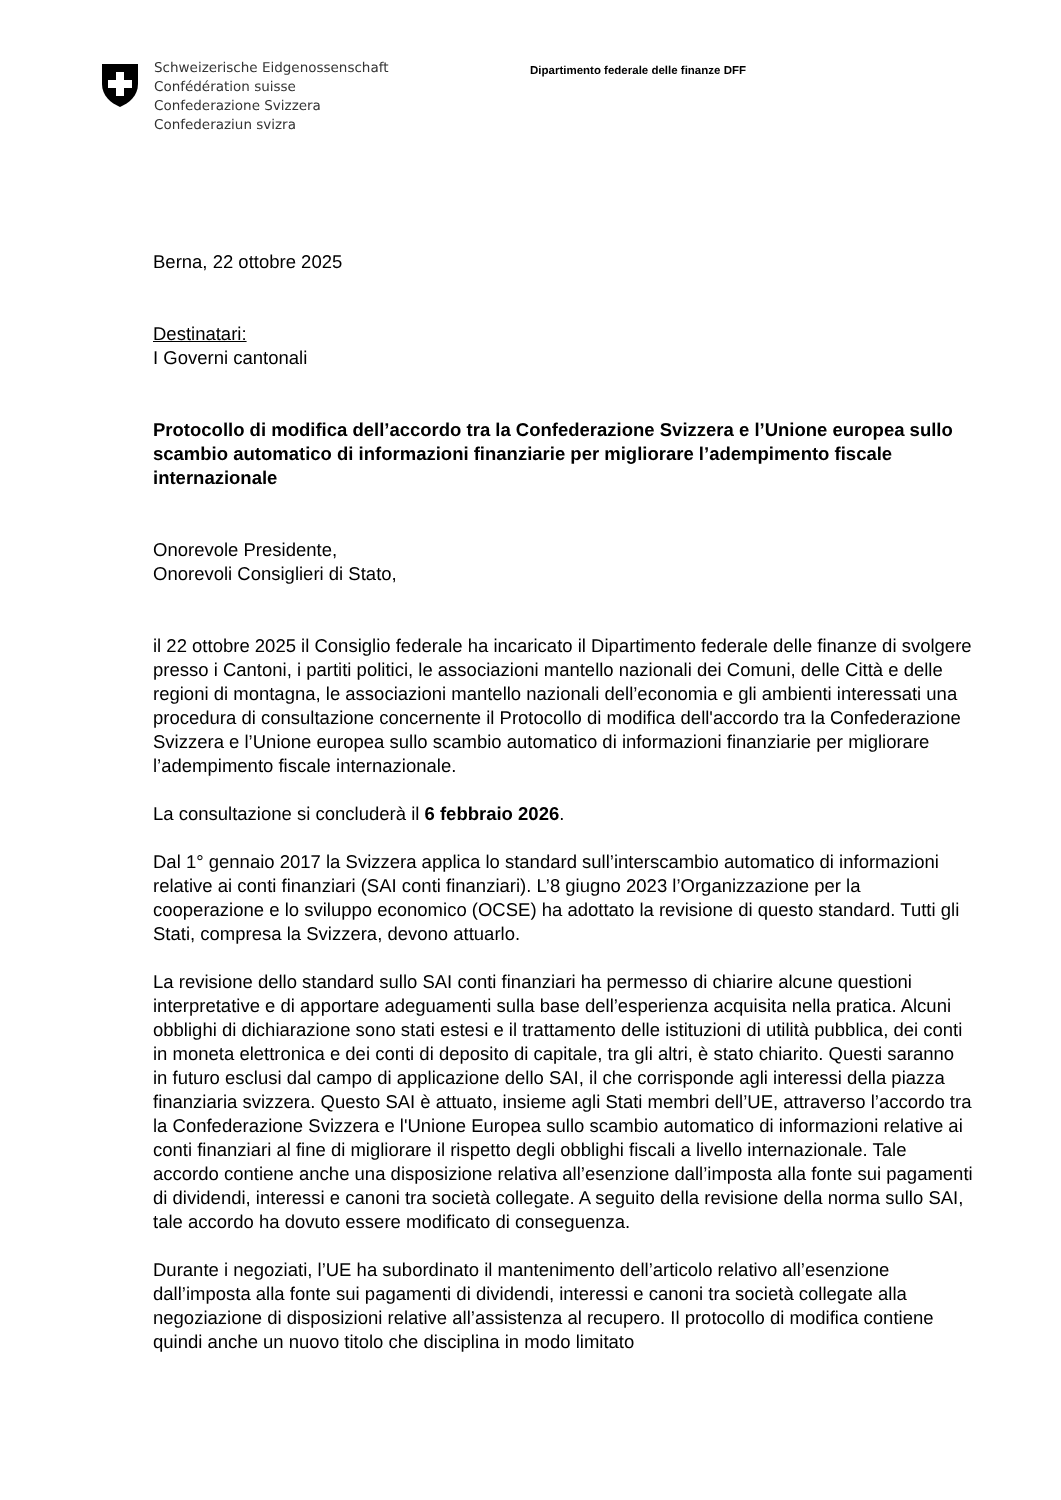Schweizerische Eidgenossenschaft
Confédération suisse
Confederazione Svizzera
Confederaziun svizra
Dipartimento federale delle finanze DFF
Berna, 22 ottobre 2025
Destinatari:
I Governi cantonali
Protocollo di modifica dell’accordo tra la Confederazione Svizzera e l’Unione europea sullo scambio automatico di informazioni finanziarie per migliorare l’adempimento fiscale internazionale
Onorevole Presidente,
Onorevoli Consiglieri di Stato,
il 22 ottobre 2025 il Consiglio federale ha incaricato il Dipartimento federale delle finanze di svolgere presso i Cantoni, i partiti politici, le associazioni mantello nazionali dei Comuni, delle Città e delle regioni di montagna, le associazioni mantello nazionali dell’economia e gli ambienti interessati una procedura di consultazione concernente il Protocollo di modifica dell'accordo tra la Confederazione Svizzera e l’Unione europea sullo scambio automatico di informazioni finanziarie per migliorare l’adempimento fiscale internazionale.
La consultazione si concluderà il 6 febbraio 2026.
Dal 1° gennaio 2017 la Svizzera applica lo standard sull’interscambio automatico di informazioni relative ai conti finanziari (SAI conti finanziari). L’8 giugno 2023 l’Organizzazione per la cooperazione e lo sviluppo economico (OCSE) ha adottato la revisione di questo standard. Tutti gli Stati, compresa la Svizzera, devono attuarlo.
La revisione dello standard sullo SAI conti finanziari ha permesso di chiarire alcune questioni interpretative e di apportare adeguamenti sulla base dell’esperienza acquisita nella pratica. Alcuni obblighi di dichiarazione sono stati estesi e il trattamento delle istituzioni di utilità pubblica, dei conti in moneta elettronica e dei conti di deposito di capitale, tra gli altri, è stato chiarito. Questi saranno in futuro esclusi dal campo di applicazione dello SAI, il che corrisponde agli interessi della piazza finanziaria svizzera. Questo SAI è attuato, insieme agli Stati membri dell’UE, attraverso l’accordo tra la Confederazione Svizzera e l'Unione Europea sullo scambio automatico di informazioni relative ai conti finanziari al fine di migliorare il rispetto degli obblighi fiscali a livello internazionale. Tale accordo contiene anche una disposizione relativa all’esenzione dall’imposta alla fonte sui pagamenti di dividendi, interessi e canoni tra società collegate. A seguito della revisione della norma sullo SAI, tale accordo ha dovuto essere modificato di conseguenza.
Durante i negoziati, l’UE ha subordinato il mantenimento dell’articolo relativo all’esenzione dall’imposta alla fonte sui pagamenti di dividendi, interessi e canoni tra società collegate alla negoziazione di disposizioni relative all’assistenza al recupero. Il protocollo di modifica contiene quindi anche un nuovo titolo che disciplina in modo limitato